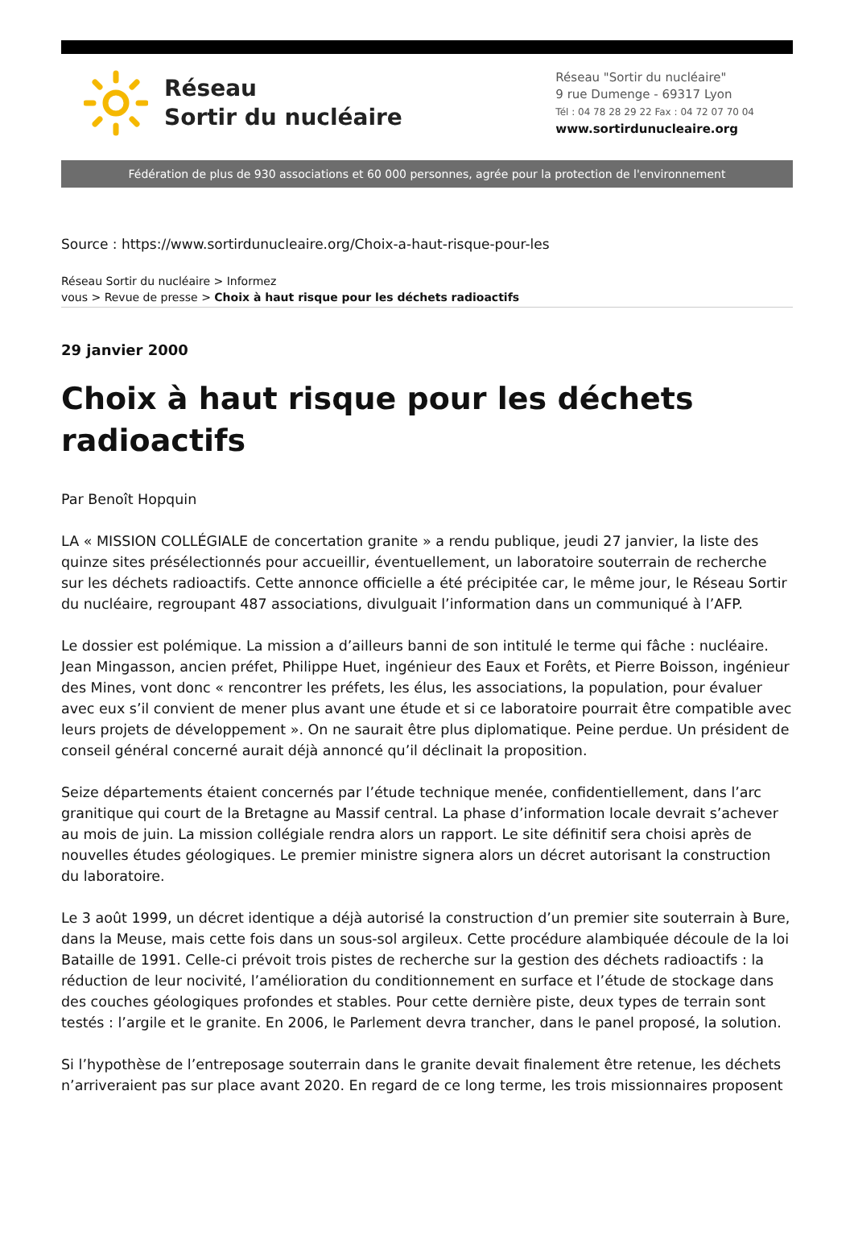Réseau
Sortir du nucléaire
Réseau "Sortir du nucléaire"
9 rue Dumenge - 69317 Lyon
Tél : 04 78 28 29 22 Fax : 04 72 07 70 04
www.sortirdunucleaire.org
Fédération de plus de 930 associations et 60 000 personnes, agrée pour la protection de l'environnement
Source : https://www.sortirdunucleaire.org/Choix-a-haut-risque-pour-les
Réseau Sortir du nucléaire > Informez
vous > Revue de presse > Choix à haut risque pour les déchets radioactifs
29 janvier 2000
Choix à haut risque pour les déchets radioactifs
Par Benoît Hopquin
LA « MISSION COLLÉGIALE de concertation granite » a rendu publique, jeudi 27 janvier, la liste des quinze sites présélectionnés pour accueillir, éventuellement, un laboratoire souterrain de recherche sur les déchets radioactifs. Cette annonce officielle a été précipitée car, le même jour, le Réseau Sortir du nucléaire, regroupant 487 associations, divulguait l’information dans un communiqué à l’AFP.
Le dossier est polémique. La mission a d’ailleurs banni de son intitulé le terme qui fâche : nucléaire. Jean Mingasson, ancien préfet, Philippe Huet, ingénieur des Eaux et Forêts, et Pierre Boisson, ingénieur des Mines, vont donc « rencontrer les préfets, les élus, les associations, la population, pour évaluer avec eux s’il convient de mener plus avant une étude et si ce laboratoire pourrait être compatible avec leurs projets de développement ». On ne saurait être plus diplomatique. Peine perdue. Un président de conseil général concerné aurait déjà annoncé qu’il déclinait la proposition.
Seize départements étaient concernés par l’étude technique menée, confidentiellement, dans l’arc granitique qui court de la Bretagne au Massif central. La phase d’information locale devrait s’achever au mois de juin. La mission collégiale rendra alors un rapport. Le site définitif sera choisi après de nouvelles études géologiques. Le premier ministre signera alors un décret autorisant la construction du laboratoire.
Le 3 août 1999, un décret identique a déjà autorisé la construction d’un premier site souterrain à Bure, dans la Meuse, mais cette fois dans un sous-sol argileux. Cette procédure alambiquée découle de la loi Bataille de 1991. Celle-ci prévoit trois pistes de recherche sur la gestion des déchets radioactifs : la réduction de leur nocivité, l’amélioration du conditionnement en surface et l’étude de stockage dans des couches géologiques profondes et stables. Pour cette dernière piste, deux types de terrain sont testés : l’argile et le granite. En 2006, le Parlement devra trancher, dans le panel proposé, la solution.
Si l’hypothèse de l’entreposage souterrain dans le granite devait finalement être retenue, les déchets n’arriveraient pas sur place avant 2020. En regard de ce long terme, les trois missionnaires proposent